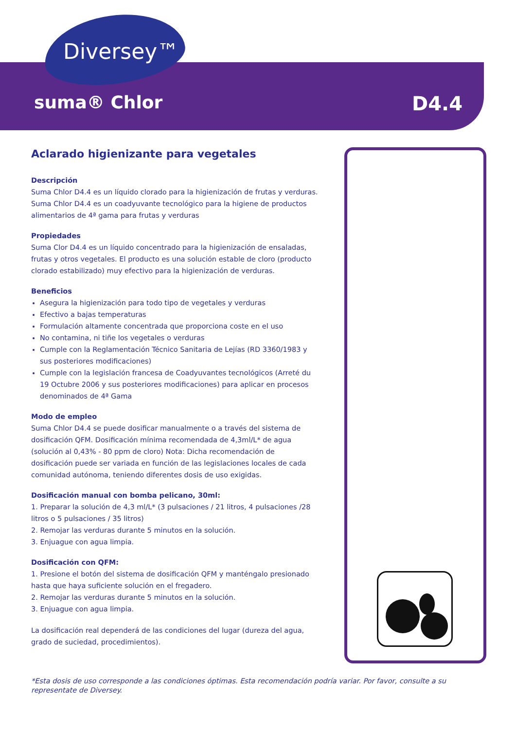Diversey™
suma® Chlor D4.4
Aclarado higienizante para vegetales
Descripción
Suma Chlor D4.4 es un líquido clorado para la higienización de frutas y verduras. Suma Chlor D4.4 es un coadyuvante tecnológico para la higiene de productos alimentarios de 4ª gama para frutas y verduras
Propiedades
Suma Clor D4.4 es un líquido concentrado para la higienización de ensaladas, frutas y otros vegetales. El producto es una solución estable de cloro (producto clorado estabilizado) muy efectivo para la higienización de verduras.
Beneficios
Asegura la higienización para todo tipo de vegetales y verduras
Efectivo a bajas temperaturas
Formulación altamente concentrada que proporciona coste en el uso
No contamina, ni tiñe los vegetales o verduras
Cumple con la Reglamentación Técnico Sanitaria de Lejías (RD 3360/1983 y sus posteriores modificaciones)
Cumple con la legislación francesa de Coadyuvantes tecnológicos (Arreté du 19 Octubre 2006 y sus posteriores modificaciones) para aplicar en procesos denominados de 4ª Gama
Modo de empleo
Suma Chlor D4.4 se puede dosificar manualmente o a través del sistema de dosificación QFM. Dosificación mínima recomendada de 4,3ml/L* de agua (solución al 0,43% - 80 ppm de cloro) Nota: Dicha recomendación de dosificación puede ser variada en función de las legislaciones locales de cada comunidad autónoma, teniendo diferentes dosis de uso exigidas.
Dosificación manual con bomba pelicano, 30ml:
1. Preparar la solución de 4,3 ml/L* (3 pulsaciones / 21 litros, 4 pulsaciones /28 litros o 5 pulsaciones / 35 litros)
2. Remojar las verduras durante 5 minutos en la solución.
3. Enjuague con agua limpia.
Dosificación con QFM:
1. Presione el botón del sistema de dosificación QFM y manténgalo presionado hasta que haya suficiente solución en el fregadero.
2. Remojar las verduras durante 5 minutos en la solución.
3. Enjuague con agua limpia.
La dosificación real dependerá de las condiciones del lugar (dureza del agua, grado de suciedad, procedimientos).
*Esta dosis de uso corresponde a las condiciones óptimas. Esta recomendación podría variar. Por favor, consulte a su representate de Diversey.